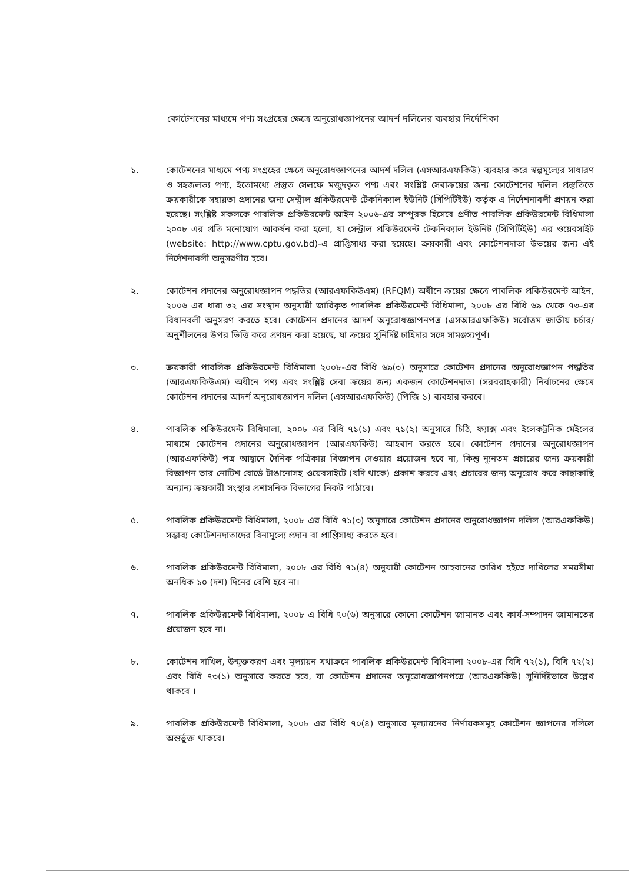কোটেশনের মাধ্যমে পণ্য সংগ্রহের ক্ষেত্রে অনুরোধজ্ঞাপনের আদর্শ দলিলের ব্যবহার নির্দেশিকা
১. কোটেশনের মাধ্যমে পণ্য সংগ্রহের ক্ষেত্রে অনুরোধজ্ঞাপনের আদর্শ দলিল (এসআরএফকিউ) ব্যবহার করে স্বল্পমূল্যের সাধারণ ও সহজলভ্য পণ্য, ইতোমধ্যে প্রস্তুত সেলফে মজুদকৃত পণ্য এবং সংশ্লিষ্ট সেবাক্রয়ের জন্য কোটেশনের দলিল প্রস্তুতিতে ক্রয়কারীকে সহায়তা প্রদানের জন্য সেন্ট্রাল প্রকিউরমেন্ট টেকনিক্যাল ইউনিট (সিপিটিইউ) কর্তৃক এ নির্দেশনাবলী প্রণয়ন করা হয়েছে। সংশ্লিষ্ট সকলকে পাবলিক প্রকিউরমেন্ট আইন ২০০৬-এর সম্পূরক হিসেবে প্রণীত পাবলিক প্রকিউরমেন্ট বিধিমালা ২০০৮ এর প্রতি মনোযোগ আকর্ষন করা হলো, যা সেন্ট্রাল প্রকিউরমেন্ট টেকনিক্যাল ইউনিট (সিপিটিইউ) এর ওয়েবসাইট (website: http://www.cptu.gov.bd)-এ প্রাপ্তিসাধ্য করা হয়েছে। ক্রয়কারী এবং কোটেশনদাতা উভয়ের জন্য এই নির্দেশনাবলী অনুসরণীয় হবে।
২. কোটেশন প্রদানের অনুরোধজ্ঞাপন পদ্ধতির (আরএফকিউএম) (RFQM) অধীনে ক্রয়ের ক্ষেত্রে পাবলিক প্রকিউরমেন্ট আইন, ২০০৬ এর ধারা ৩২ এর সংস্থান অনুযায়ী জারিকৃত পাবলিক প্রকিউরমেন্ট বিধিমালা, ২০০৮ এর বিধি ৬৯ থেকে ৭৩-এর বিধানবলী অনুসরণ করতে হবে। কোটেশন প্রদানের আদর্শ অনুরোধজ্ঞাপনপত্র (এসআরএফকিউ) সর্বোত্তম জাতীয় চর্চার/অনুশীলনের উপর ভিত্তি করে প্রণয়ন করা হয়েছে, যা ক্রয়ের সুনির্দিষ্ট চাহিদার সঙ্গে সামঞ্জস্যপূর্ণ।
৩. ক্রয়কারী পাবলিক প্রকিউরমেন্ট বিধিমালা ২০০৮-এর বিধি ৬৯(৩) অনুসারে কোটেশন প্রদানের অনুরোধজ্ঞাপন পদ্ধতির (আরএফকিউএম) অধীনে পণ্য এবং সংশ্লিষ্ট সেবা ক্রয়ের জন্য একজন কোটেশনদাতা (সরবরাহকারী) নির্বাচনের ক্ষেত্রে কোটেশন প্রদানের আদর্শ অনুরোধজ্ঞাপন দলিল (এসআরএফকিউ) (পিজি ১) ব্যবহার করবে।
৪. পাবলিক প্রকিউরমেন্ট বিধিমালা, ২০০৮ এর বিধি ৭১(১) এবং ৭১(২) অনুসারে চিঠি, ফ্যাক্স এবং ইলেকট্রনিক মেইলের মাধ্যমে কোটেশন প্রদানের অনুরোধজ্ঞাপন (আরএফকিউ) আহবান করতে হবে। কোটেশন প্রদানের অনুরোধজ্ঞাপন (আরএফকিউ) পত্র আহ্বানে দৈনিক পত্রিকায় বিজ্ঞাপন দেওয়ার প্রয়োজন হবে না, কিন্তু ন্যূনতম প্রচারের জন্য ক্রয়কারী বিজ্ঞাপন তার নোটিশ বোর্ডে টাঙানোসহ ওয়েবসাইটে (যদি থাকে) প্রকাশ করবে এবং প্রচারের জন্য অনুরোধ করে কাছাকাছি অন্যান্য ক্রয়কারী সংস্থার প্রশাসনিক বিভাগের নিকট পাঠাবে।
৫. পাবলিক প্রকিউরমেন্ট বিধিমালা, ২০০৮ এর বিধি ৭১(৩) অনুসারে কোটেশন প্রদানের অনুরোধজ্ঞাপন দলিল (আরএফকিউ) সম্ভাব্য কোটেশনদাতাদের বিনামূল্যে প্রদান বা প্রাপ্তিসাধ্য করতে হবে।
৬. পাবলিক প্রকিউরমেন্ট বিধিমালা, ২০০৮ এর বিধি ৭১(৪) অনুযায়ী কোটেশন আহবানের তারিখ হইতে দাখিলের সময়সীমা অনধিক ১০ (দশ) দিনের বেশি হবে না।
৭. পাবলিক প্রকিউরমেন্ট বিধিমালা, ২০০৮ এ বিধি ৭০(৬) অনুসারে কোনো কোটেশন জামানত এবং কার্য-সম্পাদন জামানতের প্রয়োজন হবে না।
৮. কোটেশন দাখিল, উন্মুক্তকরণ এবং মূল্যায়ন যথাক্রমে পাবলিক প্রকিউরমেন্ট বিধিমালা ২০০৮-এর বিধি ৭২(১), বিধি ৭২(২) এবং বিধি ৭৩(১) অনুসারে করতে হবে, যা কোটেশন প্রদানের অনুরোধজ্ঞাপনপত্রে (আরএফকিউ) সুনির্দিষ্টভাবে উল্লেখ থাকবে ।
৯. পাবলিক প্রকিউরমেন্ট বিধিমালা, ২০০৮ এর বিধি ৭০(৪) অনুসারে মূল্যায়নের নির্ণায়কসমূহ কোটেশন জ্ঞাপনের দলিলে অন্তর্ভুক্ত থাকবে।